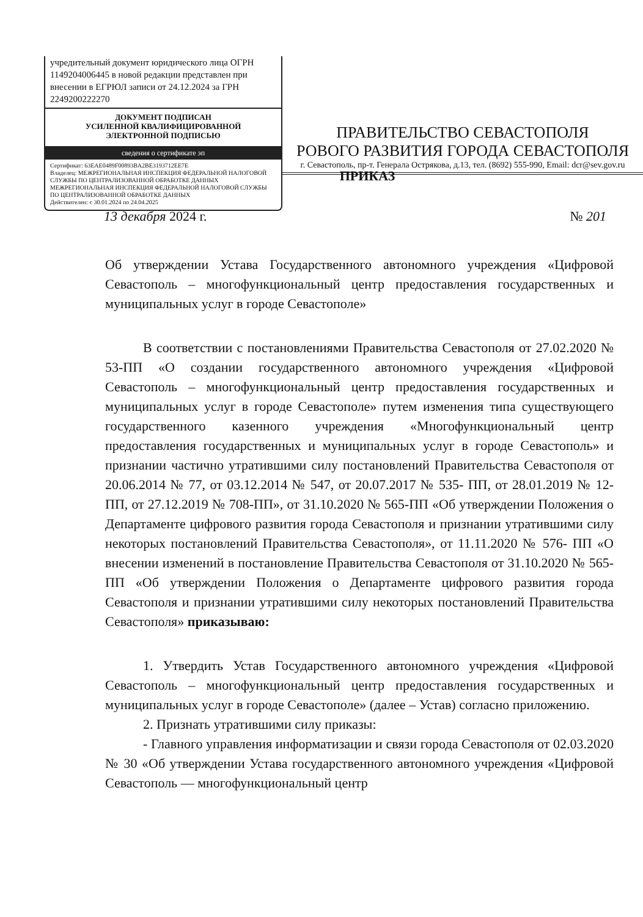учредительный документ юридического лица ОГРН 1149204006445 в новой редакции представлен при внесении в ЕГРЮЛ записи от 24.12.2024 за ГРН 2249200222270
ДОКУМЕНТ ПОДПИСАН
УСИЛЕННОЙ КВАЛИФИЦИРОВАННОЙ
ЭЛЕКТРОННОЙ ПОДПИСЬЮ
сведения о сертификате эп
Сертификат: 63EAE0489F00893BA2BE3193712EE7E
Владелец: МЕЖРЕГИОНАЛЬНАЯ ИНСПЕКЦИЯ ФЕДЕРАЛЬНОЙ НАЛОГОВОЙ СЛУЖБЫ ПО ЦЕНТРАЛИЗОВАННОЙ ОБРАБОТКЕ ДАННЫХ МЕЖРЕГИОНАЛЬНАЯ ИНСПЕКЦИЯ ФЕДЕРАЛЬНОЙ НАЛОГОВОЙ СЛУЖБЫ ПО ЦЕНТРАЛИЗОВАННОЙ ОБРАБОТКЕ ДАННЫХ
Действителен: с 30.01.2024 по 24.04.2025
ПРАВИТЕЛЬСТВО СЕВАСТОПОЛЯ
РОВОГО РАЗВИТИЯ ГОРОДА СЕВАСТОПОЛЯ
г. Севастополь, пр-т. Генерала Острякова, д.13, тел. (8692) 555-990, Email: dcr@sev.gov.ru
ПРИКАЗ
13 декабря 2024 г. № 201
Об утверждении Устава Государственного автономного учреждения «Цифровой Севастополь – многофункциональный центр предоставления государственных и муниципальных услуг в городе Севастополе»
В соответствии с постановлениями Правительства Севастополя от 27.02.2020 № 53-ПП «О создании государственного автономного учреждения «Цифровой Севастополь – многофункциональный центр предоставления государственных и муниципальных услуг в городе Севастополе» путем изменения типа существующего государственного казенного учреждения «Многофункциональный центр предоставления государственных и муниципальных услуг в городе Севастополь» и признании частично утратившими силу постановлений Правительства Севастополя от 20.06.2014 № 77, от 03.12.2014 № 547, от 20.07.2017 № 535- ПП, от 28.01.2019 № 12-ПП, от 27.12.2019 № 708-ПП», от 31.10.2020 № 565-ПП «Об утверждении Положения о Департаменте цифрового развития города Севастополя и признании утратившими силу некоторых постановлений Правительства Севастополя», от 11.11.2020 № 576- ПП «О внесении изменений в постановление Правительства Севастополя от 31.10.2020 № 565-ПП «Об утверждении Положения о Департаменте цифрового развития города Севастополя и признании утратившими силу некоторых постановлений Правительства Севастополя» приказываю:
1. Утвердить Устав Государственного автономного учреждения «Цифровой Севастополь – многофункциональный центр предоставления государственных и муниципальных услуг в городе Севастополе» (далее – Устав) согласно приложению.
2. Признать утратившими силу приказы:
- Главного управления информатизации и связи города Севастополя от 02.03.2020 № 30 «Об утверждении Устава государственного автономного учреждения «Цифровой Севастополь — многофункциональный центр